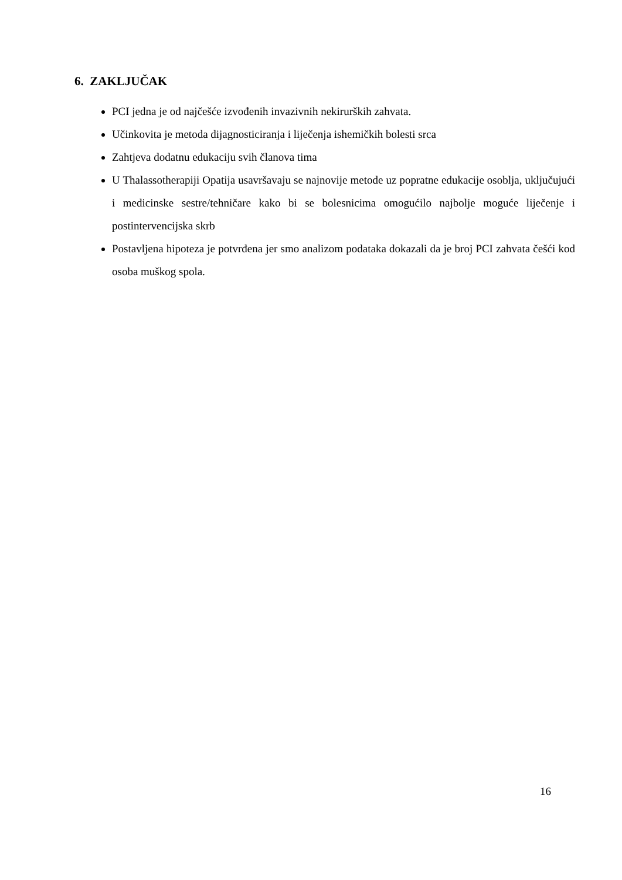6. ZAKLJUČAK
PCI jedna je od najčešće izvođenih invazivnih nekirurških zahvata.
Učinkovita je metoda dijagnosticiranja i liječenja ishemičkih bolesti srca
Zahtjeva dodatnu edukaciju svih članova tima
U Thalassotherapiji Opatija usavršavaju se najnovije metode uz popratne edukacije osoblja, uključujući i medicinske sestre/tehničare kako bi se bolesnicima omogućilo najbolje moguće liječenje i postintervencijska skrb
Postavljena hipoteza je potvrđena jer smo analizom podataka dokazali da je broj PCI zahvata češći kod osoba muškog spola.
16